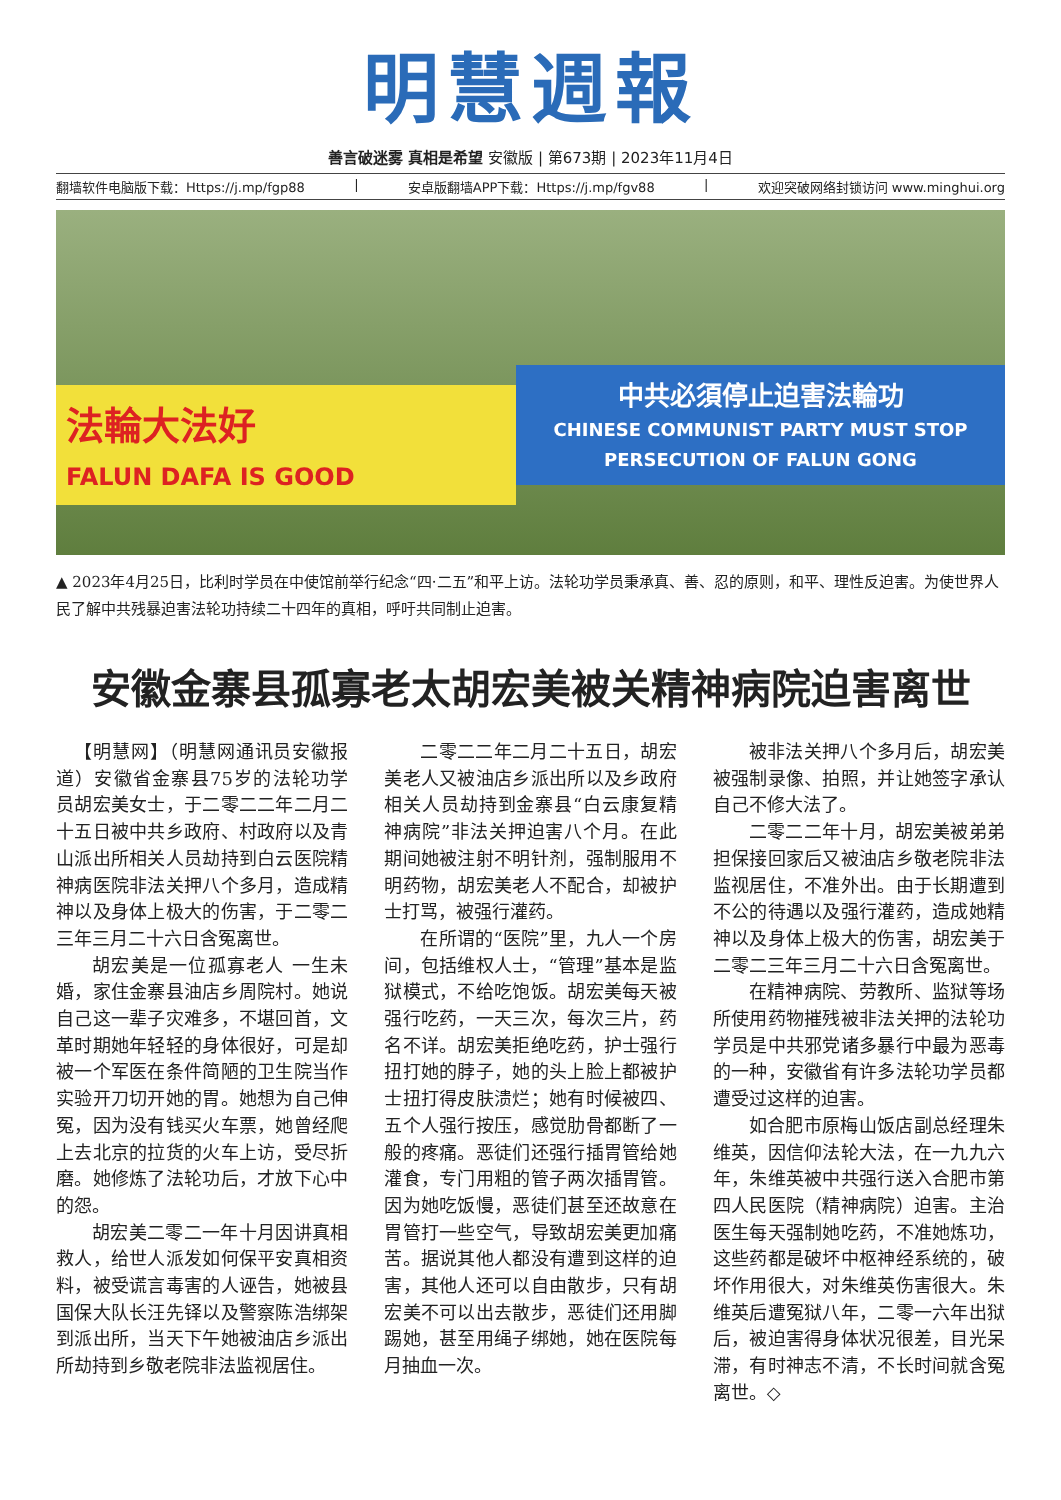明慧週報
善言破迷雾 真相是希望 安徽版 | 第673期 | 2023年11月4日
翻墙软件电脑版下载：Https://j.mp/fgp88 | 安卓版翻墙APP下载：Https://j.mp/fgv88 | 欢迎突破网络封锁访问 www.minghui.org
法輪大法好
FALUN DAFA IS GOOD
中共必須停止迫害法輪功
CHINESE COMMUNIST PARTY MUST STOP PERSECUTION OF FALUN GONG
▲ 2023年4月25日，比利时学员在中使馆前举行纪念“四·二五”和平上访。法轮功学员秉承真、善、忍的原则，和平、理性反迫害。为使世界人民了解中共残暴迫害法轮功持续二十四年的真相，呼吁共同制止迫害。
安徽金寨县孤寡老太胡宏美被关精神病院迫害离世
【明慧网】（明慧网通讯员安徽报道）安徽省金寨县75岁的法轮功学员胡宏美女士，于二零二二年二月二十五日被中共乡政府、村政府以及青山派出所相关人员劫持到白云医院精神病医院非法关押八个多月，造成精神以及身体上极大的伤害，于二零二三年三月二十六日含冤离世。
胡宏美是一位孤寡老人 一生未婚，家住金寨县油店乡周院村。她说自己这一辈子灾难多，不堪回首，文革时期她年轻轻的身体很好，可是却被一个军医在条件简陋的卫生院当作实验开刀切开她的胃。她想为自己伸冤，因为没有钱买火车票，她曾经爬上去北京的拉货的火车上访，受尽折磨。她修炼了法轮功后，才放下心中的怨。
胡宏美二零二一年十月因讲真相救人，给世人派发如何保平安真相资料，被受谎言毒害的人诬告，她被县国保大队长汪先铎以及警察陈浩绑架到派出所，当天下午她被油店乡派出所劫持到乡敬老院非法监视居住。
二零二二年二月二十五日，胡宏美老人又被油店乡派出所以及乡政府相关人员劫持到金寨县“白云康复精神病院”非法关押迫害八个月。在此期间她被注射不明针剂，强制服用不明药物，胡宏美老人不配合，却被护士打骂，被强行灌药。
在所谓的“医院”里，九人一个房间，包括维权人士，“管理”基本是监狱模式，不给吃饱饭。胡宏美每天被强行吃药，一天三次，每次三片，药名不详。胡宏美拒绝吃药，护士强行扭打她的脖子，她的头上脸上都被护士扭打得皮肤溃烂；她有时候被四、五个人强行按压，感觉肋骨都断了一般的疼痛。恶徒们还强行插胃管给她灌食，专门用粗的管子两次插胃管。因为她吃饭慢，恶徒们甚至还故意在胃管打一些空气，导致胡宏美更加痛苦。据说其他人都没有遭到这样的迫害，其他人还可以自由散步，只有胡宏美不可以出去散步，恶徒们还用脚踢她，甚至用绳子绑她，她在医院每月抽血一次。
被非法关押八个多月后，胡宏美被强制录像、拍照，并让她签字承认自己不修大法了。
二零二二年十月，胡宏美被弟弟担保接回家后又被油店乡敬老院非法监视居住，不准外出。由于长期遭到不公的待遇以及强行灌药，造成她精神以及身体上极大的伤害，胡宏美于二零二三年三月二十六日含冤离世。
在精神病院、劳教所、监狱等场所使用药物摧残被非法关押的法轮功学员是中共邪党诸多暴行中最为恶毒的一种，安徽省有许多法轮功学员都遭受过这样的迫害。
如合肥市原梅山饭店副总经理朱维英，因信仰法轮大法，在一九九六年，朱维英被中共强行送入合肥市第四人民医院（精神病院）迫害。主治医生每天强制她吃药，不准她炼功，这些药都是破坏中枢神经系统的，破坏作用很大，对朱维英伤害很大。朱维英后遭冤狱八年，二零一六年出狱后，被迫害得身体状况很差，目光呆滞，有时神志不清，不长时间就含冤离世。◇